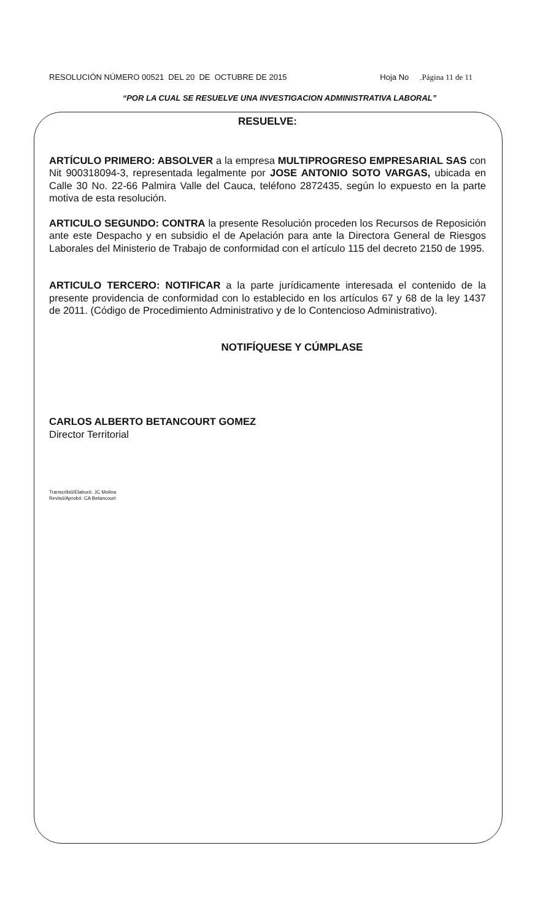RESOLUCIÓN NÚMERO 00521 DEL 20 DE OCTUBRE DE 2015 Hoja No .Página 11 de 11
“POR LA CUAL SE RESUELVE UNA INVESTIGACION ADMINISTRATIVA LABORAL”
RESUELVE:
ARTÍCULO PRIMERO: ABSOLVER a la empresa MULTIPROGRESO EMPRESARIAL SAS con Nit 900318094-3, representada legalmente por JOSE ANTONIO SOTO VARGAS, ubicada en Calle 30 No. 22-66 Palmira Valle del Cauca, teléfono 2872435, según lo expuesto en la parte motiva de esta resolución.
ARTICULO SEGUNDO: CONTRA la presente Resolución proceden los Recursos de Reposición ante este Despacho y en subsidio el de Apelación para ante la Directora General de Riesgos Laborales del Ministerio de Trabajo de conformidad con el artículo 115 del decreto 2150 de 1995.
ARTICULO TERCERO: NOTIFICAR a la parte jurídicamente interesada el contenido de la presente providencia de conformidad con lo establecido en los artículos 67 y 68 de la ley 1437 de 2011. (Código de Procedimiento Administrativo y de lo Contencioso Administrativo).
NOTIFÍQUESE Y CÚMPLASE
CARLOS ALBERTO BETANCOURT GOMEZ
Director Territorial
Transcribió/Elaboró: JC Molina
Revisó/Aprobó: CA Betancourt